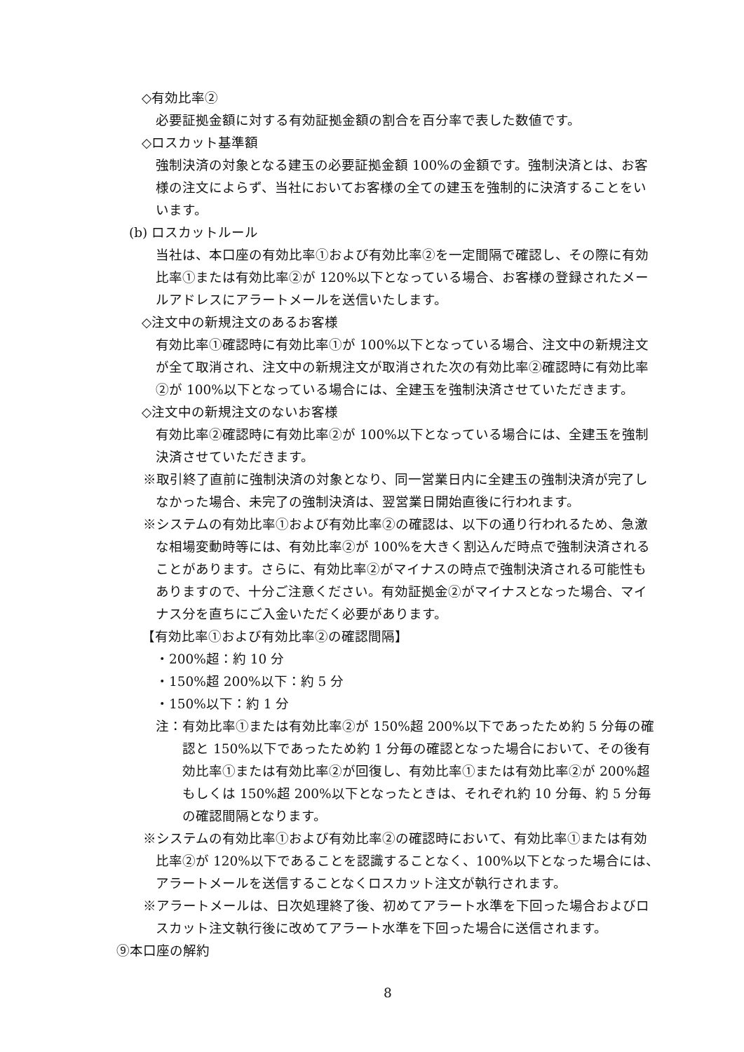◇有効比率②
必要証拠金額に対する有効証拠金額の割合を百分率で表した数値です。
◇ロスカット基準額
強制決済の対象となる建玉の必要証拠金額 100%の金額です。強制決済とは、お客様の注文によらず、当社においてお客様の全ての建玉を強制的に決済することをいいます。
(b) ロスカットルール
当社は、本口座の有効比率①および有効比率②を一定間隔で確認し、その際に有効比率①または有効比率②が 120%以下となっている場合、お客様の登録されたメールアドレスにアラートメールを送信いたします。
◇注文中の新規注文のあるお客様
有効比率①確認時に有効比率①が 100%以下となっている場合、注文中の新規注文が全て取消され、注文中の新規注文が取消された次の有効比率②確認時に有効比率②が 100%以下となっている場合には、全建玉を強制決済させていただきます。
◇注文中の新規注文のないお客様
有効比率②確認時に有効比率②が 100%以下となっている場合には、全建玉を強制決済させていただきます。
※取引終了直前に強制決済の対象となり、同一営業日内に全建玉の強制決済が完了しなかった場合、未完了の強制決済は、翌営業日開始直後に行われます。
※システムの有効比率①および有効比率②の確認は、以下の通り行われるため、急激な相場変動時等には、有効比率②が 100%を大きく割込んだ時点で強制決済されることがあります。さらに、有効比率②がマイナスの時点で強制決済される可能性もありますので、十分ご注意ください。有効証拠金②がマイナスとなった場合、マイナス分を直ちにご入金いただく必要があります。
【有効比率①および有効比率②の確認間隔】
・200%超：約 10 分
・150%超 200%以下：約 5 分
・150%以下：約 1 分
注：有効比率①または有効比率②が 150%超 200%以下であったため約 5 分毎の確認と 150%以下であったため約 1 分毎の確認となった場合において、その後有効比率①または有効比率②が回復し、有効比率①または有効比率②が 200%超もしくは 150%超 200%以下となったときは、それぞれ約 10 分毎、約 5 分毎の確認間隔となります。
※システムの有効比率①および有効比率②の確認時において、有効比率①または有効比率②が 120%以下であることを認識することなく、100%以下となった場合には、アラートメールを送信することなくロスカット注文が執行されます。
※アラートメールは、日次処理終了後、初めてアラート水準を下回った場合およびロスカット注文執行後に改めてアラート水準を下回った場合に送信されます。
⑨本口座の解約
8